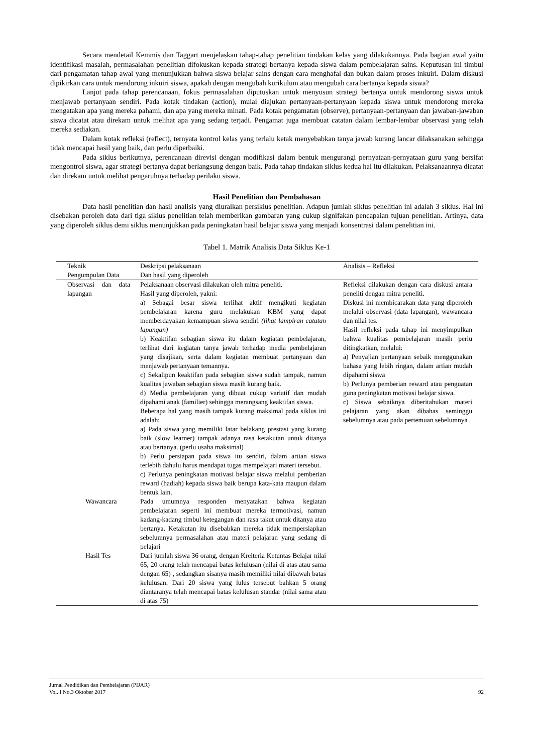Secara mendetail Kemmis dan Taggart menjelaskan tahap-tahap penelitian tindakan kelas yang dilakukannya. Pada bagian awal yaitu identifikasi masalah, permasalahan penelitian difokuskan kepada strategi bertanya kepada siswa dalam pembelajaran sains. Keputusan ini timbul dari pengamatan tahap awal yang menunjukkan bahwa siswa belajar sains dengan cara menghafal dan bukan dalam proses inkuiri. Dalam diskusi dipikirkan cara untuk mendorong inkuiri siswa, apakah dengan mengubah kurikulum atau mengubah cara bertanya kepada siswa?
Lanjut pada tahap perencanaan, fokus permasalahan diputuskan untuk menyusun strategi bertanya untuk mendorong siswa untuk menjawab pertanyaan sendiri. Pada kotak tindakan (action), mulai diajukan pertanyaan-pertanyaan kepada siswa untuk mendorong mereka mengatakan apa yang mereka pahami, dan apa yang mereka minati. Pada kotak pengamatan (observe), pertanyaan-pertanyaan dan jawaban-jawaban siswa dicatat atau direkam untuk melihat apa yang sedang terjadi. Pengamat juga membuat catatan dalam lembar-lembar observasi yang telah mereka sediakan.
Dalam kotak refleksi (reflect), ternyata kontrol kelas yang terlalu ketak menyebabkan tanya jawab kurang lancar dilaksanakan sehingga tidak mencapai hasil yang baik, dan perlu diperbaiki.
Pada siklus berikutnya, perencanaan direvisi dengan modifikasi dalam bentuk mengurangi pernyataan-pernyataan guru yang bersifat mengontrol siswa, agar strategi bertanya dapat berlangsung dengan baik. Pada tahap tindakan siklus kedua hal itu dilakukan. Pelaksanaannya dicatat dan direkam untuk melihat pengaruhnya terhadap perilaku siswa.
Hasil Penelitian dan Pembahasan
Data hasil penelitian dan hasil analisis yang diuraikan persiklus penelitian. Adapun jumlah siklus penelitian ini adalah 3 siklus. Hal ini disebakan peroleh data dari tiga siklus penelitian telah memberikan gambaran yang cukup signifakan pencapaian tujuan penelitian. Artinya, data yang diperoleh siklus demi siklus menunjukkan pada peningkatan hasil belajar siswa yang menjadi konsentrasi dalam penelitian ini.
Tabel 1. Matrik Analisis Data Siklus Ke-1
| Teknik Pengumpulan Data | Deskripsi pelaksanaan Dan hasil yang diperoleh | Analisis – Refleksi |
| --- | --- | --- |
| Observasi dan data lapangan | Pelaksanaan observasi dilakukan oleh mitra peneliti. Hasil yang diperoleh, yakni: a) Sebagai besar siswa terlihat aktif mengikuti kegiatan pembelajaran karena guru melakukan KBM yang dapat memberdayakan kemampuan siswa sendiri (lihat lampiran catatan lapangan) b) Keaktifan sebagian siswa itu dalam kegiatan pembelajaran, terlihat dari kegiatan tanya jawab terhadap media pembelajaran yang disajikan, serta dalam kegiatan membuat pertanyaan dan menjawab pertanyaan temannya. c) Sekalipun keaktifan pada sebagian siswa sudah tampak, namun kualitas jawaban sebagian siswa masih kurang baik. d) Media pembelajaran yang dibuat cukup variatif dan mudah dipahami anak (familier) sehingga merangsang keaktifan siswa. Beberapa hal yang masih tampak kurang maksimal pada siklus ini adalah: a) Pada siswa yang memiliki latar belakang prestasi yang kurang baik (slow learner) tampak adanya rasa ketakutan untuk ditanya atau bertanya. (perlu usaha maksimal) b) Perlu persiapan pada siswa itu sendiri, dalam artian siswa terlebih dahulu harus mendapat tugas mempelajari materi tersebut. c) Perlunya peningkatan motivasi belajar siswa melalui pemberian reward (hadiah) kepada siswa baik berupa kata-kata maupun dalam bentuk lain. | Refleksi dilakukan dengan cara diskusi antara peneliti dengan mitra peneliti. Diskusi ini membicarakan data yang diperoleh melalui observasi (data lapangan), wawancara dan nilai tes. Hasil refleksi pada tahap ini menyimpulkan bahwa kualitas pembelajaran masih perlu ditingkatkan, melalui: a) Penyajian pertanyaan sebaik menggunakan bahasa yang lebih ringan, dalam artian mudah dipahami siswa b) Perlunya pemberian reward atau penguatan guna peningkatan motivasi belajar siswa. c) Siswa sebaiknya diberitahukan materi pelajaran yang akan dibahas seminggu sebelumnya atau pada pertemuan sebelumnya . |
| Wawancara | Pada umumnya responden menyatakan bahwa kegiatan pembelajaran seperti ini membuat mereka termotivasi, namun kadang-kadang timbul ketegangan dan rasa takut untuk ditanya atau bertanya. Ketakutan itu disebabkan mereka tidak mempersiapkan sebelumnya permasalahan atau materi pelajaran yang sedang di pelajari | |
| Hasil Tes | Dari jumlah siswa 36 orang, dengan Kreiteria Ketuntas Belajar nilai 65, 20 orang telah mencapai batas kelulusan (nilai di atas atau sama dengan 65) , sedangkan sisanya masih memiliki nilai dibawah batas kelulusan. Dari 20 siswa yang lulus tersebut bahkan 5 orang diantaranya telah mencapai batas kelulusan standar (nilai sama atau di atas 75) | |
Jurnal Pendidikan dan Pembelajaran (PIJAR)
Vol. I No.3 Oktober 2017 92